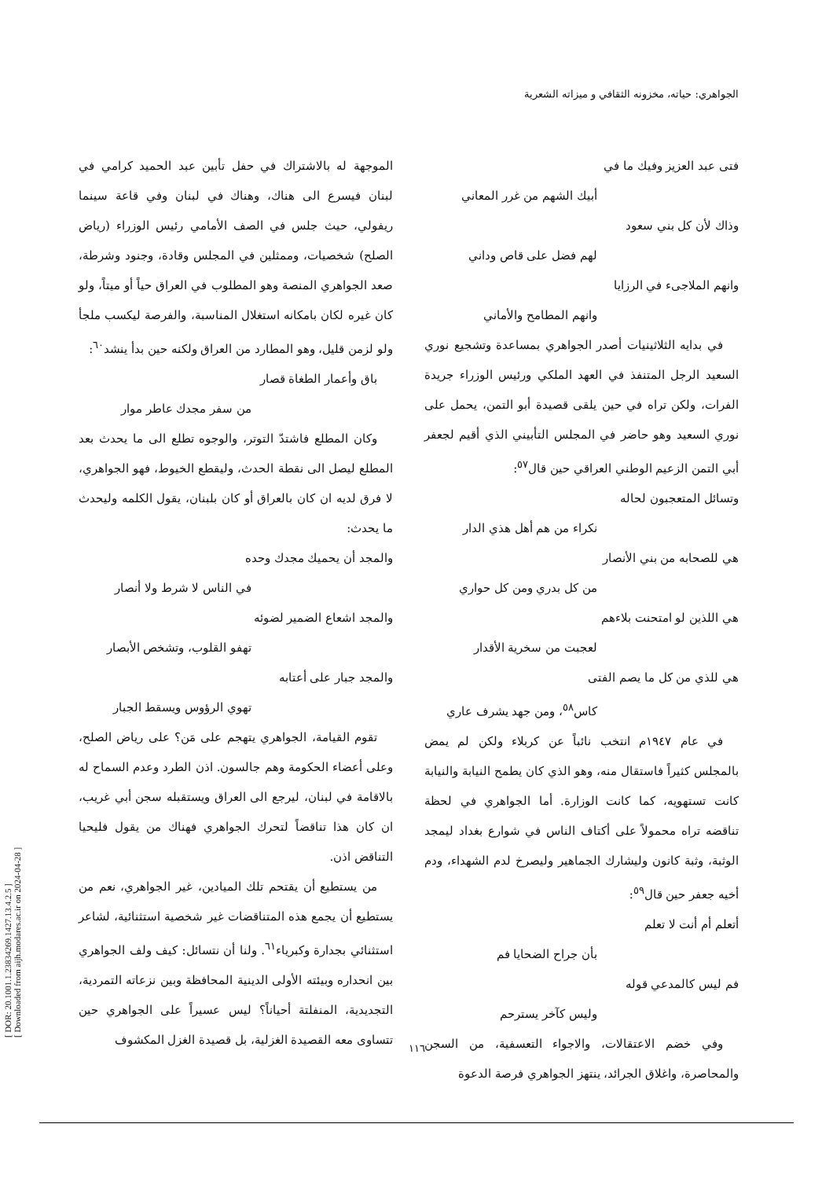[ DOR: 20.1001.1.23834269.1427.13.4.2.5 ]
[ Downloaded from aijh.modares.ac.ir on 2024-04-28 ]
الجواهري: حياته، مخزونه الثقافي و ميزاته الشعرية
فتى عبد العزيز وفيك ما في
أبيك الشهم من غرر المعاني
وذاك لأن كل بني سعود
لهم فضل على قاص وداني
وانهم الملاجىء في الرزايا
وانهم المطامح والأماني
في بدايه الثلاثينيات أصدر الجواهري بمساعدة وتشجيع نوري السعيد الرجل المتنفذ في العهد الملكي ورئيس الوزراء جريدة الفرات، ولكن تراه في حين يلقى قصيدة أبو التمن، يحمل على نوري السعيد وهو حاضر في المجلس التأبيني الذي أقيم لجعفر أبي التمن الزعيم الوطني العراقي حين قال<sup>٥٧</sup>:
وتسائل المتعجبون لحاله
نكراء من هم أهل هذي الدار
هي للصحابه من بني الأنصار
من كل بدري ومن كل حواري
هي اللذين لو امتحنت بلاءهم
لعجبت من سخرية الأقدار
هي للذي من كل ما يصم الفتى
كاس<sup>٥٨</sup>، ومن جهد يشرف عاري
في عام ١٩٤٧م انتخب نائباً عن كربلاء ولكن لم يمض بالمجلس كثيراً فاستقال منه، وهو الذي كان يطمح النيابة والنيابة كانت تستهويه، كما كانت الوزارة. أما الجواهري في لحظة تناقضه تراه محمولاً على أكتاف الناس في شوارع بغداد ليمجد الوثبة، وثبة كانون وليشارك الجماهير وليصرخ لدم الشهداء، ودم أخيه جعفر حين قال<sup>٥٩</sup>:
أتعلم أم أنت لا تعلم
بأن جراح الضحايا فم
فم ليس كالمدعي قوله
وليس كآخر يسترحم
وفي خضم الاعتقالات، والاجواء التعسفية، من السجن والمحاصرة، واغلاق الجرائد، ينتهز الجواهري فرصة الدعوة
الموجهة له بالاشتراك في حفل تأبين عبد الحميد كرامي في لبنان فيسرع الى هناك، وهناك في لبنان وفي قاعة سينما ريفولي، حيث جلس في الصف الأمامي رئيس الوزراء (رياض الصلح) شخصيات، وممثلين في المجلس وقادة، وجنود وشرطة، صعد الجواهري المنصة وهو المطلوب في العراق حياً أو ميتاً، ولو كان غيره لكان بامكانه استغلال المناسبة، والفرصة ليكسب ملجأ ولو لزمن قليل، وهو المطارد من العراق ولكنه حين بدأ ينشد<sup>٦٠</sup>:
باق وأعمار الطغاة قصار
من سفر مجدك عاطر موار
وكان المطلع فاشتدّ التوتر، والوجوه تطلع الى ما يحدث بعد المطلع ليصل الى نقطة الحدث، وليقطع الخيوط، فهو الجواهري، لا فرق لديه ان كان بالعراق أو كان بلبنان، يقول الكلمه وليحدث ما يحدث:
والمجد أن يحميك مجدك وحده
في الناس لا شرط ولا أنصار
والمجد اشعاع الضمير لضوئه
تهفو القلوب، وتشخص الأبصار
والمجد جبار على أعتابه
تهوي الرؤوس ويسقط الجبار
تقوم القيامة، الجواهري يتهجم على مَن؟ على رياض الصلح، وعلى أعضاء الحكومة وهم جالسون. اذن الطرد وعدم السماح له بالاقامة في لبنان، ليرجع الى العراق ويستقبله سجن أبي غريب، ان كان هذا تناقضاً لتحرك الجواهري فهناك من يقول فليحيا التناقض اذن.
من يستطيع أن يقتحم تلك الميادين، غير الجواهري، نعم من يستطيع أن يجمع هذه المتناقضات غير شخصية استثنائية، لشاعر استثنائي بجدارة وكبرياء<sup>٦١</sup>. ولنا أن نتسائل: كيف ولف الجواهري بين انحداره وبيئته الأولى الدينية المحافظة وبين نزعاته التمردية، التجديدية، المنفلتة أحياناً؟ ليس عسيراً على الجواهري حين تتساوى معه القصيدة الغزلية، بل قصيدة الغزل المكشوف
١١٦